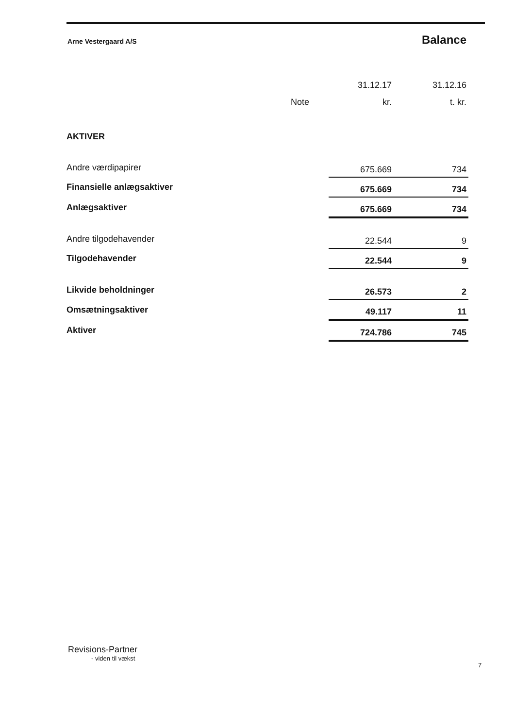Arne Vestergaard A/S Balance
| | | 31.12.17 | 31.12.16 |
| | Note | kr. | t. kr. |
| AKTIVER | | | |
| Andre værdipapirer | | 675.669 | 734 |
| Finansielle anlægsaktiver | | 675.669 | 734 |
| Anlægsaktiver | | 675.669 | 734 |
| Andre tilgodehavender | | 22.544 | 9 |
| Tilgodehavender | | 22.544 | 9 |
| Likvide beholdninger | | 26.573 | 2 |
| Omsætningsaktiver | | 49.117 | 11 |
| Aktiver | | 724.786 | 745 |
Revisions-Partner
- viden til vækst
7